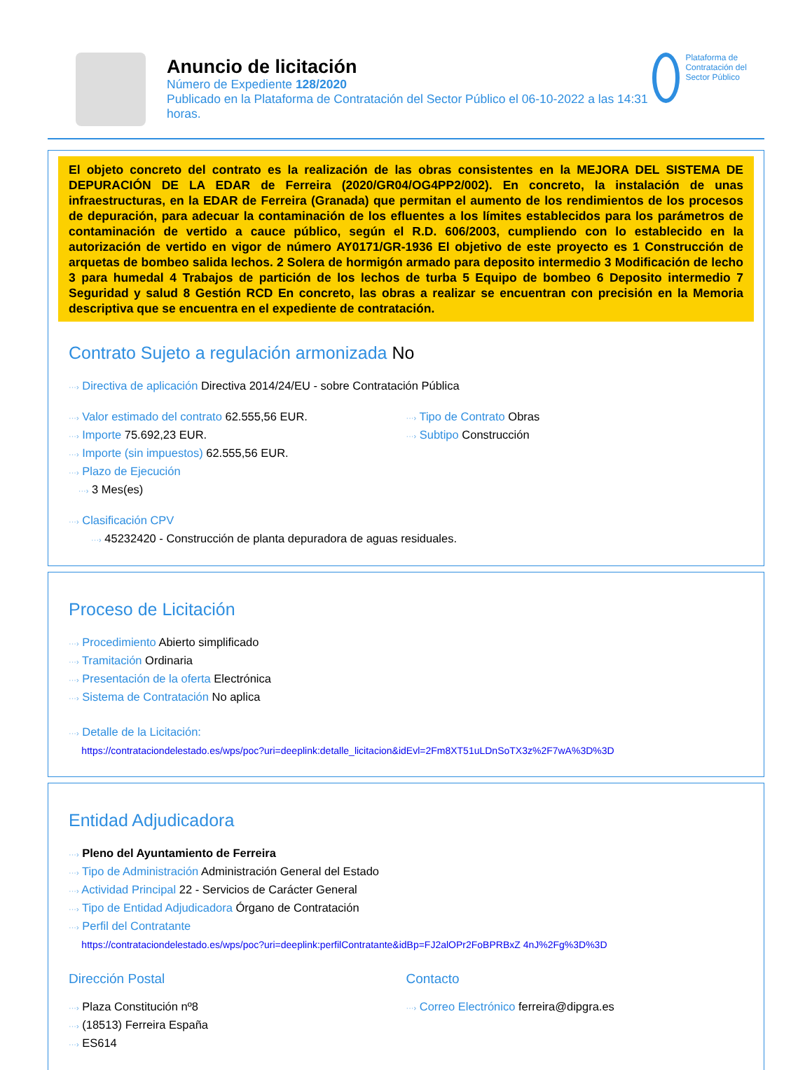Anuncio de licitación
Número de Expediente 128/2020
Publicado en la Plataforma de Contratación del Sector Público el 06-10-2022 a las 14:31 horas.
Plataforma de Contratación del Sector Público
El objeto concreto del contrato es la realización de las obras consistentes en la MEJORA DEL SISTEMA DE DEPURACIÓN DE LA EDAR de Ferreira (2020/GR04/OG4PP2/002). En concreto, la instalación de unas infraestructuras, en la EDAR de Ferreira (Granada) que permitan el aumento de los rendimientos de los procesos de depuración, para adecuar la contaminación de los efluentes a los límites establecidos para los parámetros de contaminación de vertido a cauce público, según el R.D. 606/2003, cumpliendo con lo establecido en la autorización de vertido en vigor de número AY0171/GR-1936 El objetivo de este proyecto es 1 Construcción de arquetas de bombeo salida lechos. 2 Solera de hormigón armado para deposito intermedio 3 Modificación de lecho 3 para humedal 4 Trabajos de partición de los lechos de turba 5 Equipo de bombeo 6 Deposito intermedio 7 Seguridad y salud 8 Gestión RCD En concreto, las obras a realizar se encuentran con precisión en la Memoria descriptiva que se encuentra en el expediente de contratación.
Contrato Sujeto a regulación armonizada No
···› Directiva de aplicación Directiva 2014/24/EU - sobre Contratación Pública
···› Valor estimado del contrato 62.555,56 EUR.
···› Importe 75.692,23 EUR.
···› Importe (sin impuestos) 62.555,56 EUR.
···› Plazo de Ejecución
···› 3 Mes(es)
···› Tipo de Contrato Obras
···› Subtipo Construcción
···› Clasificación CPV
···› 45232420 - Construcción de planta depuradora de aguas residuales.
Proceso de Licitación
···› Procedimiento Abierto simplificado
···› Tramitación Ordinaria
···› Presentación de la oferta Electrónica
···› Sistema de Contratación No aplica
···› Detalle de la Licitación:
https://contrataciondelestado.es/wps/poc?uri=deeplink:detalle_licitacion&idEvl=2Fm8XT51uLDnSoTX3z%2F7wA%3D%3D
Entidad Adjudicadora
···› Pleno del Ayuntamiento de Ferreira
···› Tipo de Administración Administración General del Estado
···› Actividad Principal 22 - Servicios de Carácter General
···› Tipo de Entidad Adjudicadora Órgano de Contratación
···› Perfil del Contratante
https://contrataciondelestado.es/wps/poc?uri=deeplink:perfilContratante&idBp=FJ2alOPr2FoBPRBxZ 4nJ%2Fg%3D%3D
Dirección Postal
···› Plaza Constitución nº8
···› (18513) Ferreira España
···› ES614
Contacto
···› Correo Electrónico ferreira@dipgra.es